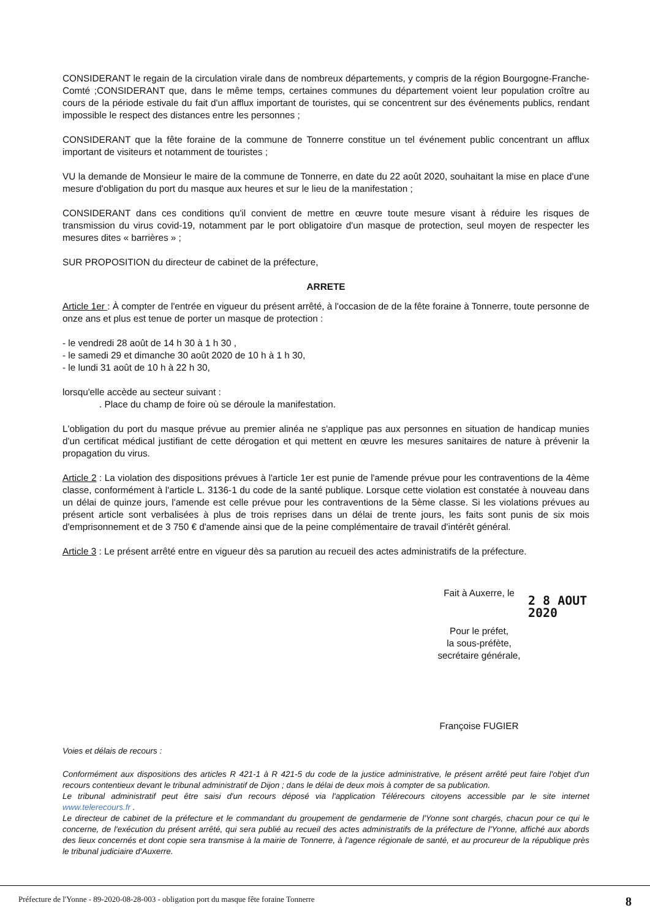CONSIDERANT le regain de la circulation virale dans de nombreux départements, y compris de la région Bourgogne-Franche-Comté ;CONSIDERANT que, dans le même temps, certaines communes du département voient leur population croître au cours de la période estivale du fait d'un afflux important de touristes, qui se concentrent sur des événements publics, rendant impossible le respect des distances entre les personnes ;
CONSIDERANT que la fête foraine de la commune de Tonnerre constitue un tel événement public concentrant un afflux important de visiteurs et notamment de touristes ;
VU la demande de Monsieur le maire de la commune de Tonnerre, en date du 22 août 2020, souhaitant la mise en place d'une mesure d'obligation du port du masque aux heures et sur le lieu de la manifestation ;
CONSIDERANT dans ces conditions qu'il convient de mettre en œuvre toute mesure visant à réduire les risques de transmission du virus covid-19, notamment par le port obligatoire d'un masque de protection, seul moyen de respecter les mesures dites « barrières » ;
SUR PROPOSITION du directeur de cabinet de la préfecture,
ARRETE
Article 1er : À compter de l'entrée en vigueur du présent arrêté, à l'occasion de de la fête foraine à Tonnerre, toute personne de onze ans et plus est tenue de porter un masque de protection :
- le vendredi 28 août de 14 h 30 à 1 h 30 ,
- le samedi 29 et dimanche 30 août 2020 de 10 h à 1 h 30,
- le lundi 31 août de 10 h à 22 h 30,
lorsqu'elle accède au secteur suivant :
. Place du champ de foire où se déroule la manifestation.
L'obligation du port du masque prévue au premier alinéa ne s'applique pas aux personnes en situation de handicap munies d'un certificat médical justifiant de cette dérogation et qui mettent en œuvre les mesures sanitaires de nature à prévenir la propagation du virus.
Article 2 : La violation des dispositions prévues à l'article 1er est punie de l'amende prévue pour les contraventions de la 4ème classe, conformément à l'article L. 3136-1 du code de la santé publique. Lorsque cette violation est constatée à nouveau dans un délai de quinze jours, l'amende est celle prévue pour les contraventions de la 5ème classe. Si les violations prévues au présent article sont verbalisées à plus de trois reprises dans un délai de trente jours, les faits sont punis de six mois d'emprisonnement et de 3 750 € d'amende ainsi que de la peine complémentaire de travail d'intérêt général.
Article 3 : Le présent arrêté entre en vigueur dès sa parution au recueil des actes administratifs de la préfecture.
Fait à Auxerre, le
2 8 AOUT 2020
Pour le préfet,
la sous-préfète,
secrétaire générale,
Françoise FUGIER
Voies et délais de recours :
Conformément aux dispositions des articles R 421-1 à R 421-5 du code de la justice administrative, le présent arrêté peut faire l'objet d'un recours contentieux devant le tribunal administratif de Dijon ; dans le délai de deux mois à compter de sa publication.
Le tribunal administratif peut être saisi d'un recours déposé via l'application Télérecours citoyens accessible par le site internet www.telerecours.fr .
Le directeur de cabinet de la préfecture et le commandant du groupement de gendarmerie de l'Yonne sont chargés, chacun pour ce qui le concerne, de l'exécution du présent arrêté, qui sera publié au recueil des actes administratifs de la préfecture de l'Yonne, affiché aux abords des lieux concernés et dont copie sera transmise à la mairie de Tonnerre, à l'agence régionale de santé, et au procureur de la république près le tribunal judiciaire d'Auxerre.
Préfecture de l'Yonne - 89-2020-08-28-003 - obligation port du masque fête foraine Tonnerre 8